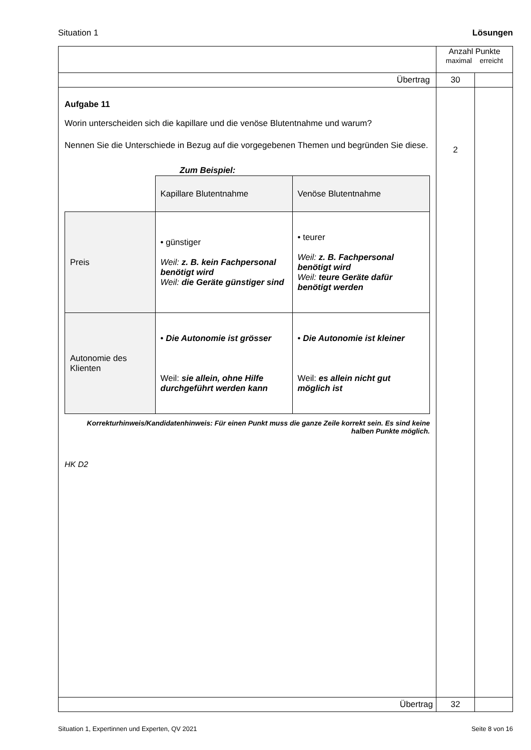Situation 1 Lösungen
| | Anzahl Punkte maximal erreicht | |
| Übertrag | 30 | |
| Aufgabe 11 Worin unterscheiden sich die kapillare und die venöse Blutentnahme und warum? Nennen Sie die Unterschiede in Bezug auf die vorgegebenen Themen und begründen Sie diese. Zum Beispiel: / / Kapillare Blutentnahme / Venöse Blutentnahme / / Preis / • günstiger Weil: z. B. kein Fachpersonal benötigt wird Weil: die Geräte günstiger sind / • teurer Weil: z. B. Fachpersonal benötigt wird Weil: teure Geräte dafür benötigt werden / / Autonomie des Klienten / • Die Autonomie ist grösser Weil: sie allein, ohne Hilfe durchgeführt werden kann / • Die Autonomie ist kleiner Weil: es allein nicht gut möglich ist / Korrekturhinweis/Kandidatenhinweis: Für einen Punkt muss die ganze Zeile korrekt sein. Es sind keine halben Punkte möglich. HK D2 | 2 | |
| Übertrag | 32 | |
Situation 1, Expertinnen und Experten, QV 2021 Seite 8 von 16